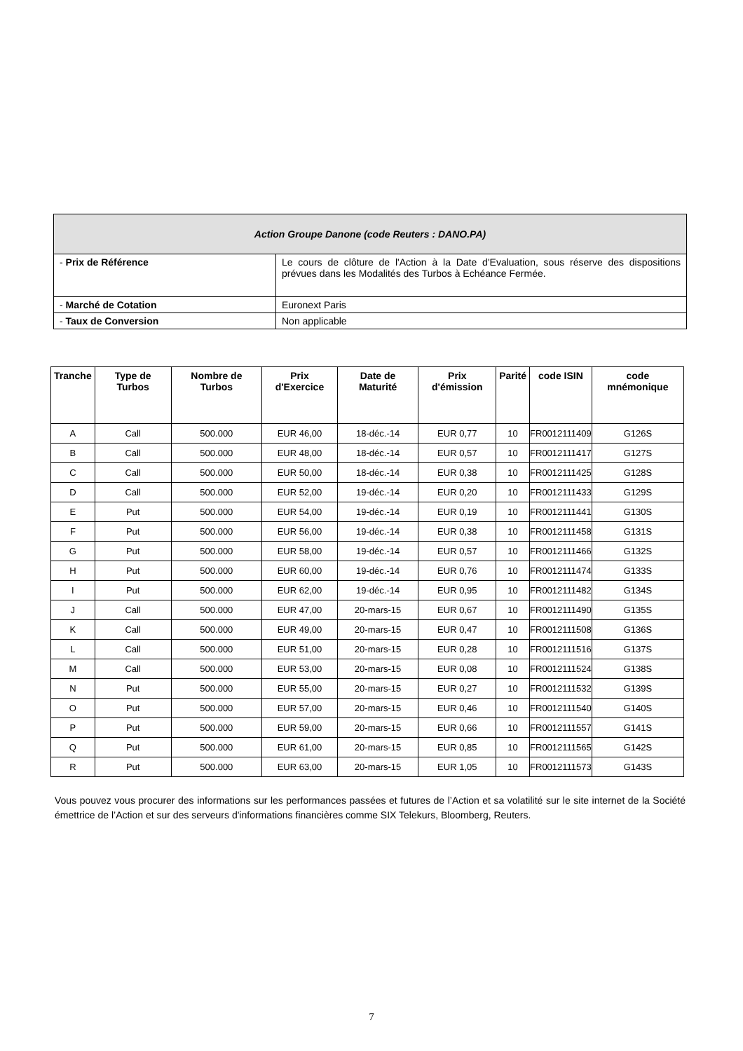| Action Groupe Danone (code Reuters : DANO.PA) | |
| - Prix de Référence | Le cours de clôture de l'Action à la Date d'Evaluation, sous réserve des dispositions prévues dans les Modalités des Turbos à Echéance Fermée. |
| - Marché de Cotation | Euronext Paris |
| - Taux de Conversion | Non applicable |
| Tranche | Type de Turbos | Nombre de Turbos | Prix d'Exercice | Date de Maturité | Prix d'émission | Parité | code ISIN | code mnémonique |
| --- | --- | --- | --- | --- | --- | --- | --- | --- |
| A | Call | 500.000 | EUR 46,00 | 18-déc.-14 | EUR 0,77 | 10 | FR0012111409 | G126S |
| B | Call | 500.000 | EUR 48,00 | 18-déc.-14 | EUR 0,57 | 10 | FR0012111417 | G127S |
| C | Call | 500.000 | EUR 50,00 | 18-déc.-14 | EUR 0,38 | 10 | FR0012111425 | G128S |
| D | Call | 500.000 | EUR 52,00 | 19-déc.-14 | EUR 0,20 | 10 | FR0012111433 | G129S |
| E | Put | 500.000 | EUR 54,00 | 19-déc.-14 | EUR 0,19 | 10 | FR0012111441 | G130S |
| F | Put | 500.000 | EUR 56,00 | 19-déc.-14 | EUR 0,38 | 10 | FR0012111458 | G131S |
| G | Put | 500.000 | EUR 58,00 | 19-déc.-14 | EUR 0,57 | 10 | FR0012111466 | G132S |
| H | Put | 500.000 | EUR 60,00 | 19-déc.-14 | EUR 0,76 | 10 | FR0012111474 | G133S |
| I | Put | 500.000 | EUR 62,00 | 19-déc.-14 | EUR 0,95 | 10 | FR0012111482 | G134S |
| J | Call | 500.000 | EUR 47,00 | 20-mars-15 | EUR 0,67 | 10 | FR0012111490 | G135S |
| K | Call | 500.000 | EUR 49,00 | 20-mars-15 | EUR 0,47 | 10 | FR0012111508 | G136S |
| L | Call | 500.000 | EUR 51,00 | 20-mars-15 | EUR 0,28 | 10 | FR0012111516 | G137S |
| M | Call | 500.000 | EUR 53,00 | 20-mars-15 | EUR 0,08 | 10 | FR0012111524 | G138S |
| N | Put | 500.000 | EUR 55,00 | 20-mars-15 | EUR 0,27 | 10 | FR0012111532 | G139S |
| O | Put | 500.000 | EUR 57,00 | 20-mars-15 | EUR 0,46 | 10 | FR0012111540 | G140S |
| P | Put | 500.000 | EUR 59,00 | 20-mars-15 | EUR 0,66 | 10 | FR0012111557 | G141S |
| Q | Put | 500.000 | EUR 61,00 | 20-mars-15 | EUR 0,85 | 10 | FR0012111565 | G142S |
| R | Put | 500.000 | EUR 63,00 | 20-mars-15 | EUR 1,05 | 10 | FR0012111573 | G143S |
Vous pouvez vous procurer des informations sur les performances passées et futures de l’Action et sa volatilité sur le site internet de la Société émettrice de l’Action et sur des serveurs d'informations financières comme SIX Telekurs, Bloomberg, Reuters.
7